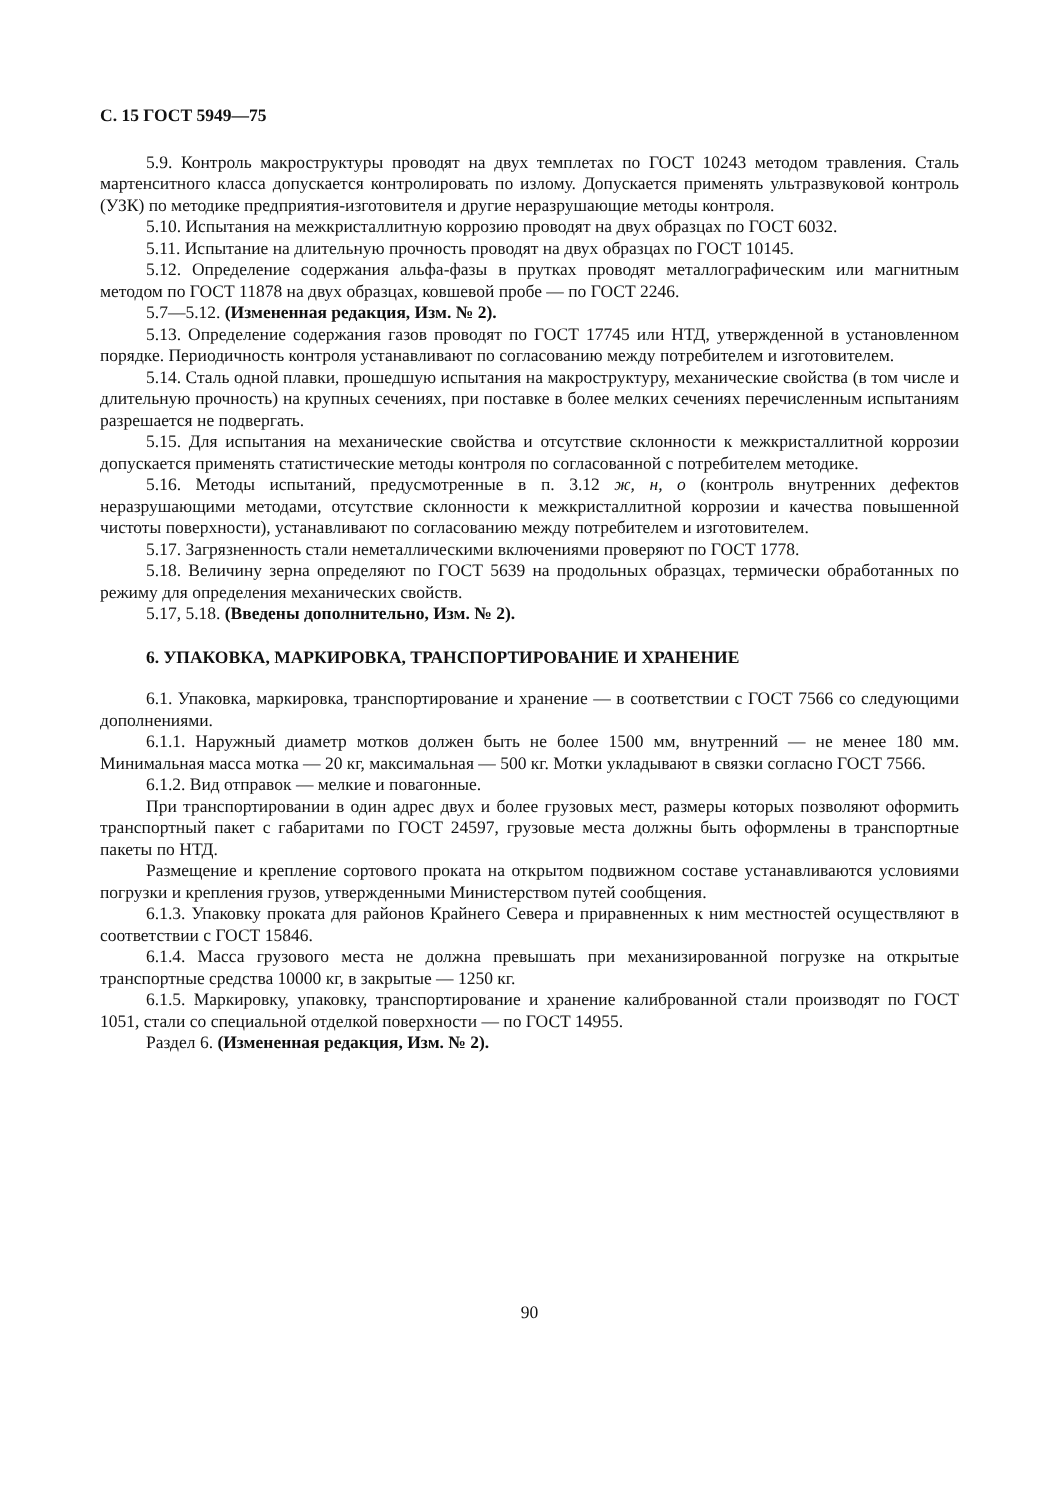С. 15 ГОСТ 5949—75
5.9. Контроль макроструктуры проводят на двух темплетах по ГОСТ 10243 методом травления. Сталь мартенситного класса допускается контролировать по излому. Допускается применять ультразвуковой контроль (УЗК) по методике предприятия-изготовителя и другие неразрушающие методы контроля.
5.10. Испытания на межкристаллитную коррозию проводят на двух образцах по ГОСТ 6032.
5.11. Испытание на длительную прочность проводят на двух образцах по ГОСТ 10145.
5.12. Определение содержания альфа-фазы в прутках проводят металлографическим или магнитным методом по ГОСТ 11878 на двух образцах, ковшевой пробе — по ГОСТ 2246.
5.7—5.12. (Измененная редакция, Изм. № 2).
5.13. Определение содержания газов проводят по ГОСТ 17745 или НТД, утвержденной в установленном порядке. Периодичность контроля устанавливают по согласованию между потребителем и изготовителем.
5.14. Сталь одной плавки, прошедшую испытания на макроструктуру, механические свойства (в том числе и длительную прочность) на крупных сечениях, при поставке в более мелких сечениях перечисленным испытаниям разрешается не подвергать.
5.15. Для испытания на механические свойства и отсутствие склонности к межкристаллитной коррозии допускается применять статистические методы контроля по согласованной с потребителем методике.
5.16. Методы испытаний, предусмотренные в п. 3.12 ж, н, о (контроль внутренних дефектов неразрушающими методами, отсутствие склонности к межкристаллитной коррозии и качества повышенной чистоты поверхности), устанавливают по согласованию между потребителем и изготовителем.
5.17. Загрязненность стали неметаллическими включениями проверяют по ГОСТ 1778.
5.18. Величину зерна определяют по ГОСТ 5639 на продольных образцах, термически обработанных по режиму для определения механических свойств.
5.17, 5.18. (Введены дополнительно, Изм. № 2).
6. УПАКОВКА, МАРКИРОВКА, ТРАНСПОРТИРОВАНИЕ И ХРАНЕНИЕ
6.1. Упаковка, маркировка, транспортирование и хранение — в соответствии с ГОСТ 7566 со следующими дополнениями.
6.1.1. Наружный диаметр мотков должен быть не более 1500 мм, внутренний — не менее 180 мм. Минимальная масса мотка — 20 кг, максимальная — 500 кг. Мотки укладывают в связки согласно ГОСТ 7566.
6.1.2. Вид отправок — мелкие и повагонные.
При транспортировании в один адрес двух и более грузовых мест, размеры которых позволяют оформить транспортный пакет с габаритами по ГОСТ 24597, грузовые места должны быть оформлены в транспортные пакеты по НТД.
Размещение и крепление сортового проката на открытом подвижном составе устанавливаются условиями погрузки и крепления грузов, утвержденными Министерством путей сообщения.
6.1.3. Упаковку проката для районов Крайнего Севера и приравненных к ним местностей осуществляют в соответствии с ГОСТ 15846.
6.1.4. Масса грузового места не должна превышать при механизированной погрузке на открытые транспортные средства 10000 кг, в закрытые — 1250 кг.
6.1.5. Маркировку, упаковку, транспортирование и хранение калиброванной стали производят по ГОСТ 1051, стали со специальной отделкой поверхности — по ГОСТ 14955.
Раздел 6. (Измененная редакция, Изм. № 2).
90